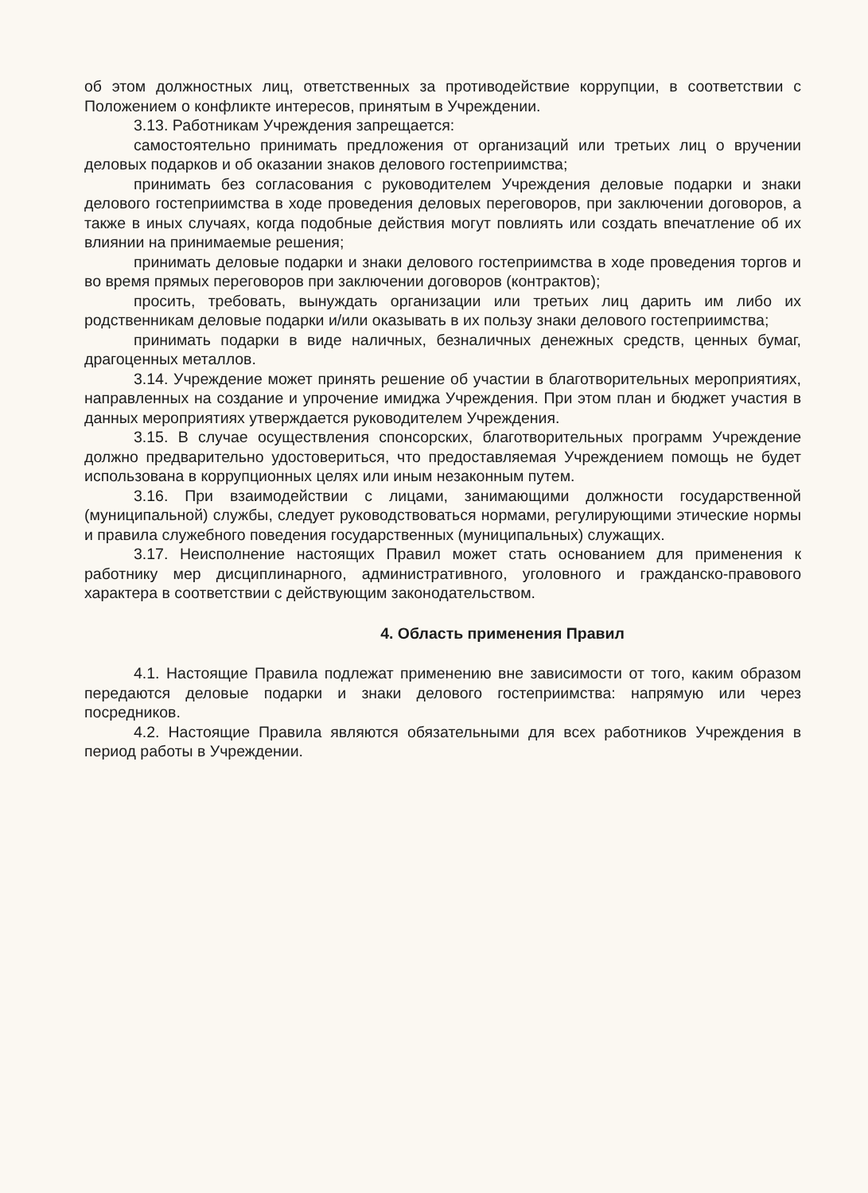об этом должностных лиц, ответственных за противодействие коррупции, в соответствии с Положением о конфликте интересов, принятым в Учреждении.
3.13. Работникам Учреждения запрещается:
самостоятельно принимать предложения от организаций или третьих лиц о вручении деловых подарков и об оказании знаков делового гостеприимства;
принимать без согласования с руководителем Учреждения деловые подарки и знаки делового гостеприимства в ходе проведения деловых переговоров, при заключении договоров, а также в иных случаях, когда подобные действия могут повлиять или создать впечатление об их влиянии на принимаемые решения;
принимать деловые подарки и знаки делового гостеприимства в ходе проведения торгов и во время прямых переговоров при заключении договоров (контрактов);
просить, требовать, вынуждать организации или третьих лиц дарить им либо их родственникам деловые подарки и/или оказывать в их пользу знаки делового гостеприимства;
принимать подарки в виде наличных, безналичных денежных средств, ценных бумаг, драгоценных металлов.
3.14. Учреждение может принять решение об участии в благотворительных мероприятиях, направленных на создание и упрочение имиджа Учреждения. При этом план и бюджет участия в данных мероприятиях утверждается руководителем Учреждения.
3.15. В случае осуществления спонсорских, благотворительных программ Учреждение должно предварительно удостовериться, что предоставляемая Учреждением помощь не будет использована в коррупционных целях или иным незаконным путем.
3.16. При взаимодействии с лицами, занимающими должности государственной (муниципальной) службы, следует руководствоваться нормами, регулирующими этические нормы и правила служебного поведения государственных (муниципальных) служащих.
3.17. Неисполнение настоящих Правил может стать основанием для применения к работнику мер дисциплинарного, административного, уголовного и гражданско-правового характера в соответствии с действующим законодательством.
4. Область применения Правил
4.1. Настоящие Правила подлежат применению вне зависимости от того, каким образом передаются деловые подарки и знаки делового гостеприимства: напрямую или через посредников.
4.2. Настоящие Правила являются обязательными для всех работников Учреждения в период работы в Учреждении.